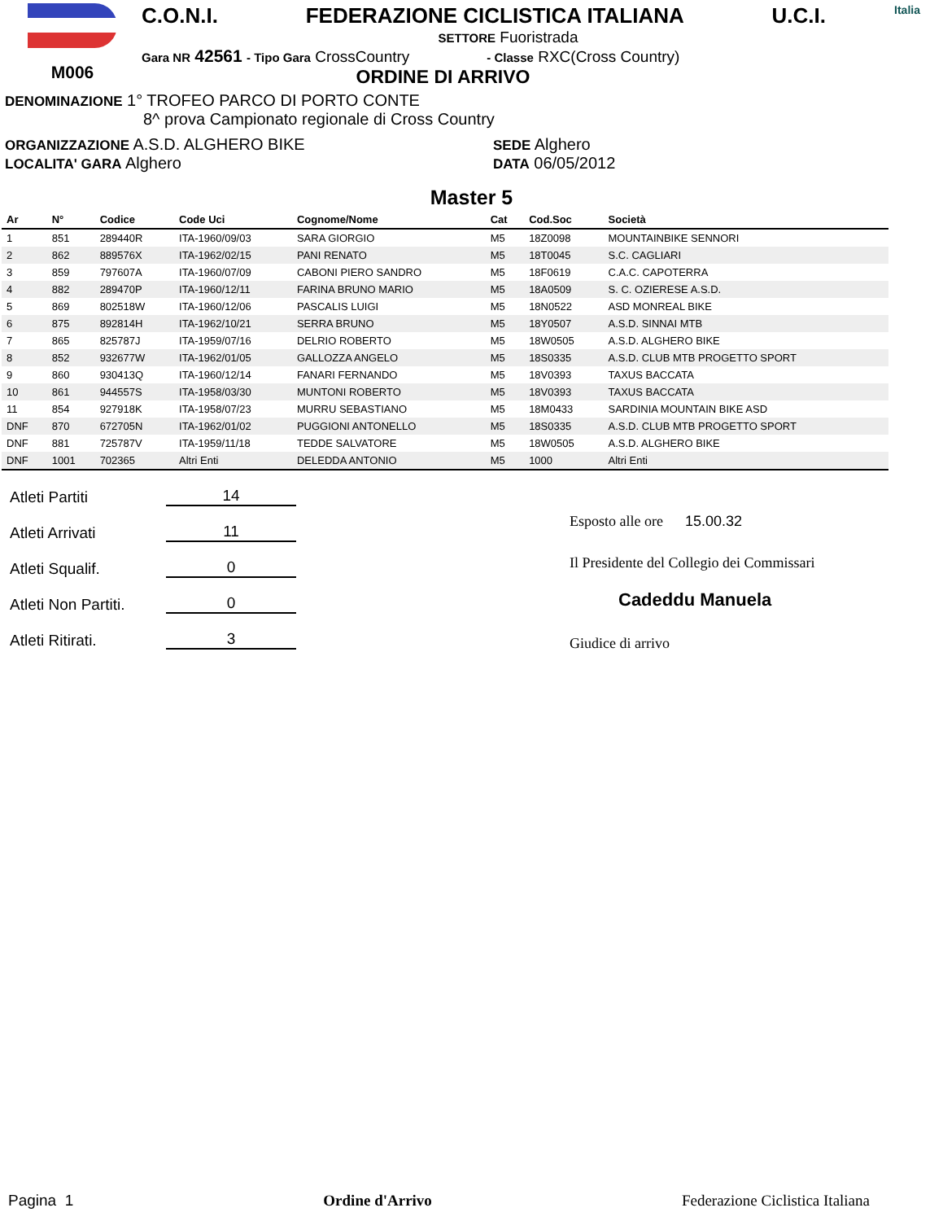M006
C.O.N.I. FEDERAZIONE CICLISTICA ITALIANA U.C.I.
SETTORE Fuoristrada
Gara NR 42561 - Tipo Gara CrossCountry - Classe RXC(Cross Country)
ORDINE DI ARRIVO
Italia
DENOMINAZIONE 1° TROFEO PARCO DI PORTO CONTE
8^ prova Campionato regionale di Cross Country
ORGANIZZAZIONE A.S.D. ALGHERO BIKE
LOCALITA' GARA Alghero
SEDE Alghero
DATA 06/05/2012
Master 5
| Ar | N° | Codice | Code Uci | Cognome/Nome | Cat | Cod.Soc | Società |
| --- | --- | --- | --- | --- | --- | --- | --- |
| 1 | 851 | 289440R | ITA-1960/09/03 | SARA GIORGIO | M5 | 18Z0098 | MOUNTAINBIKE SENNORI |
| 2 | 862 | 889576X | ITA-1962/02/15 | PANI RENATO | M5 | 18T0045 | S.C. CAGLIARI |
| 3 | 859 | 797607A | ITA-1960/07/09 | CABONI PIERO SANDRO | M5 | 18F0619 | C.A.C. CAPOTERRA |
| 4 | 882 | 289470P | ITA-1960/12/11 | FARINA BRUNO MARIO | M5 | 18A0509 | S. C. OZIERESE A.S.D. |
| 5 | 869 | 802518W | ITA-1960/12/06 | PASCALIS LUIGI | M5 | 18N0522 | ASD MONREAL BIKE |
| 6 | 875 | 892814H | ITA-1962/10/21 | SERRA BRUNO | M5 | 18Y0507 | A.S.D. SINNAI MTB |
| 7 | 865 | 825787J | ITA-1959/07/16 | DELRIO ROBERTO | M5 | 18W0505 | A.S.D. ALGHERO BIKE |
| 8 | 852 | 932677W | ITA-1962/01/05 | GALLOZZA ANGELO | M5 | 18S0335 | A.S.D. CLUB MTB PROGETTO SPORT |
| 9 | 860 | 930413Q | ITA-1960/12/14 | FANARI FERNANDO | M5 | 18V0393 | TAXUS BACCATA |
| 10 | 861 | 944557S | ITA-1958/03/30 | MUNTONI ROBERTO | M5 | 18V0393 | TAXUS BACCATA |
| 11 | 854 | 927918K | ITA-1958/07/23 | MURRU SEBASTIANO | M5 | 18M0433 | SARDINIA MOUNTAIN BIKE ASD |
| DNF | 870 | 672705N | ITA-1962/01/02 | PUGGIONI ANTONELLO | M5 | 18S0335 | A.S.D. CLUB MTB PROGETTO SPORT |
| DNF | 881 | 725787V | ITA-1959/11/18 | TEDDE SALVATORE | M5 | 18W0505 | A.S.D. ALGHERO BIKE |
| DNF | 1001 | 702365 | Altri Enti | DELEDDA ANTONIO | M5 | 1000 | Altri Enti |
Atleti Partiti 14
Atleti Arrivati 11
Atleti Squalif. 0
Atleti Non Partiti. 0
Atleti Ritirati. 3
Esposto alle ore 15.00.32
Il Presidente del Collegio dei Commissari
Cadeddu Manuela
Giudice di arrivo
Pagina 1 Ordine d'Arrivo Federazione Ciclistica Italiana